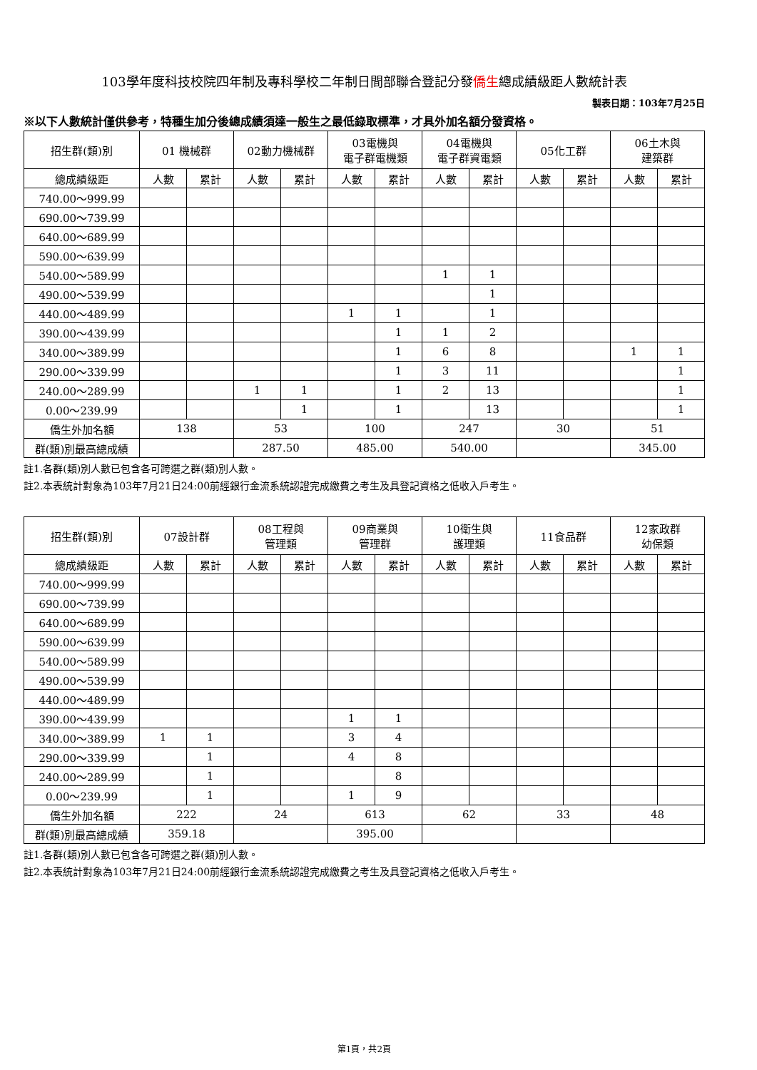103學年度科技校院四年制及專科學校二年制日間部聯合登記分發僑生總成績級距人數統計表
製表日期：103年7月25日
※以下人數統計僅供參考，特種生加分後總成績須達一般生之最低錄取標準，才具外加名額分發資格。
| 招生群(類)別 | 01 機械群 | | 02動力機械群 | | 03電機與 電子群電機類 | | 04電機與 電子群資電類 | | 05化工群 | | 06土木與 建築群 | |
| --- | --- | --- | --- | --- | --- | --- | --- | --- | --- | --- | --- | --- |
| 總成績級距 | 人數 | 累計 | 人數 | 累計 | 人數 | 累計 | 人數 | 累計 | 人數 | 累計 | 人數 | 累計 |
| 740.00～999.99 | | | | | | | | | | | | |
| 690.00～739.99 | | | | | | | | | | | | |
| 640.00～689.99 | | | | | | | | | | | | |
| 590.00～639.99 | | | | | | | | | | | | |
| 540.00～589.99 | | | | | | | 1 | 1 | | | | |
| 490.00～539.99 | | | | | | | | 1 | | | | |
| 440.00～489.99 | | | | | 1 | 1 | | 1 | | | | |
| 390.00～439.99 | | | | | | 1 | 1 | 2 | | | | |
| 340.00～389.99 | | | | | | 1 | 6 | 8 | | | 1 | 1 |
| 290.00～339.99 | | | | | | 1 | 3 | 11 | | | | 1 |
| 240.00～289.99 | | | 1 | 1 | | 1 | 2 | 13 | | | | 1 |
| 0.00～239.99 | | | | 1 | | 1 | | 13 | | | | 1 |
| 僑生外加名額 | 138 | | 53 | | 100 | | 247 | | 30 | | 51 | |
| 群(類)別最高總成績 | | | 287.50 | | 485.00 | | 540.00 | | | | 345.00 | |
註1.各群(類)別人數已包含各可跨選之群(類)別人數。
註2.本表統計對象為103年7月21日24:00前經銀行金流系統認證完成繳費之考生及具登記資格之低收入戶考生。
| 招生群(類)別 | 07設計群 | | 08工程與 管理類 | | 09商業與 管理群 | | 10衛生與 護理類 | | 11食品群 | | 12家政群 幼保類 | |
| --- | --- | --- | --- | --- | --- | --- | --- | --- | --- | --- | --- | --- |
| 總成績級距 | 人數 | 累計 | 人數 | 累計 | 人數 | 累計 | 人數 | 累計 | 人數 | 累計 | 人數 | 累計 |
| 740.00～999.99 | | | | | | | | | | | | |
| 690.00～739.99 | | | | | | | | | | | | |
| 640.00～689.99 | | | | | | | | | | | | |
| 590.00～639.99 | | | | | | | | | | | | |
| 540.00～589.99 | | | | | | | | | | | | |
| 490.00～539.99 | | | | | | | | | | | | |
| 440.00～489.99 | | | | | | | | | | | | |
| 390.00～439.99 | | | | | 1 | 1 | | | | | | |
| 340.00～389.99 | 1 | 1 | | | 3 | 4 | | | | | | |
| 290.00～339.99 | | 1 | | | 4 | 8 | | | | | | |
| 240.00～289.99 | | 1 | | | | 8 | | | | | | |
| 0.00～239.99 | | 1 | | | 1 | 9 | | | | | | |
| 僑生外加名額 | 222 | | 24 | | 613 | | 62 | | 33 | | 48 | |
| 群(類)別最高總成績 | 359.18 | | | | 395.00 | | | | | | | |
註1.各群(類)別人數已包含各可跨選之群(類)別人數。
註2.本表統計對象為103年7月21日24:00前經銀行金流系統認證完成繳費之考生及具登記資格之低收入戶考生。
第1頁，共2頁